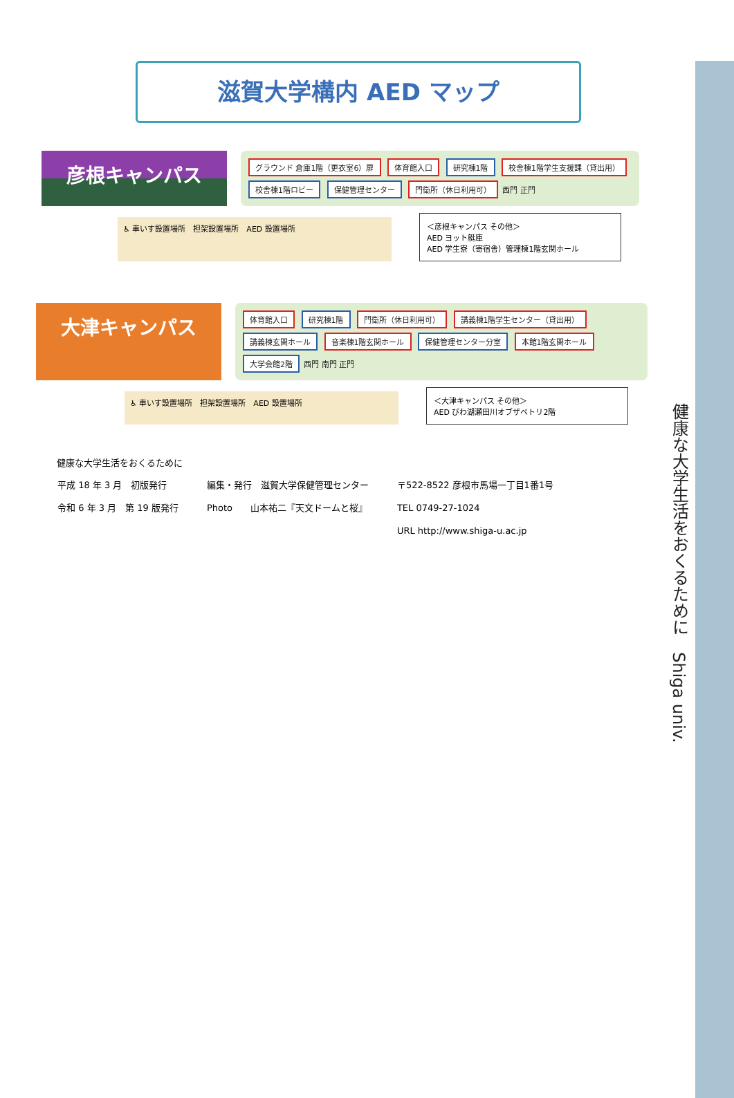健康な大学生活をおくるために　Shiga univ.
滋賀大学構内 AED マップ
彦根キャンパス
グラウンド 倉庫1階（更衣室6）扉 体育館入口 研究棟1階 校舎棟1階学生支援課（貸出用） 校舎棟1階ロビー 保健管理センター 門衛所（休日利用可） 西門 正門
♿ 車いす設置場所　担架設置場所　AED 設置場所
＜彦根キャンパス その他＞
AED ヨット艇庫
AED 学生寮（寄宿舎）管理棟1階玄関ホール
大津キャンパス
体育館入口 研究棟1階 門衛所（休日利用可） 講義棟1階学生センター（貸出用） 講義棟玄関ホール 音楽棟1階玄関ホール 保健管理センター分室 本館1階玄関ホール 大学会館2階 西門 南門 正門
♿ 車いす設置場所　担架設置場所　AED 設置場所
＜大津キャンパス その他＞
AED びわ湖瀬田川オブザベトリ2階
健康な大学生活をおくるために
| 平成 18 年 3 月 初版発行 | 編集・発行 滋賀大学保健管理センター | 〒522-8522 彦根市馬場一丁目1番1号 |
| 令和 6 年 3 月 第 19 版発行 | Photo 山本祐二『天文ドームと桜』 | TEL 0749-27-1024 |
| | | URL http://www.shiga-u.ac.jp |